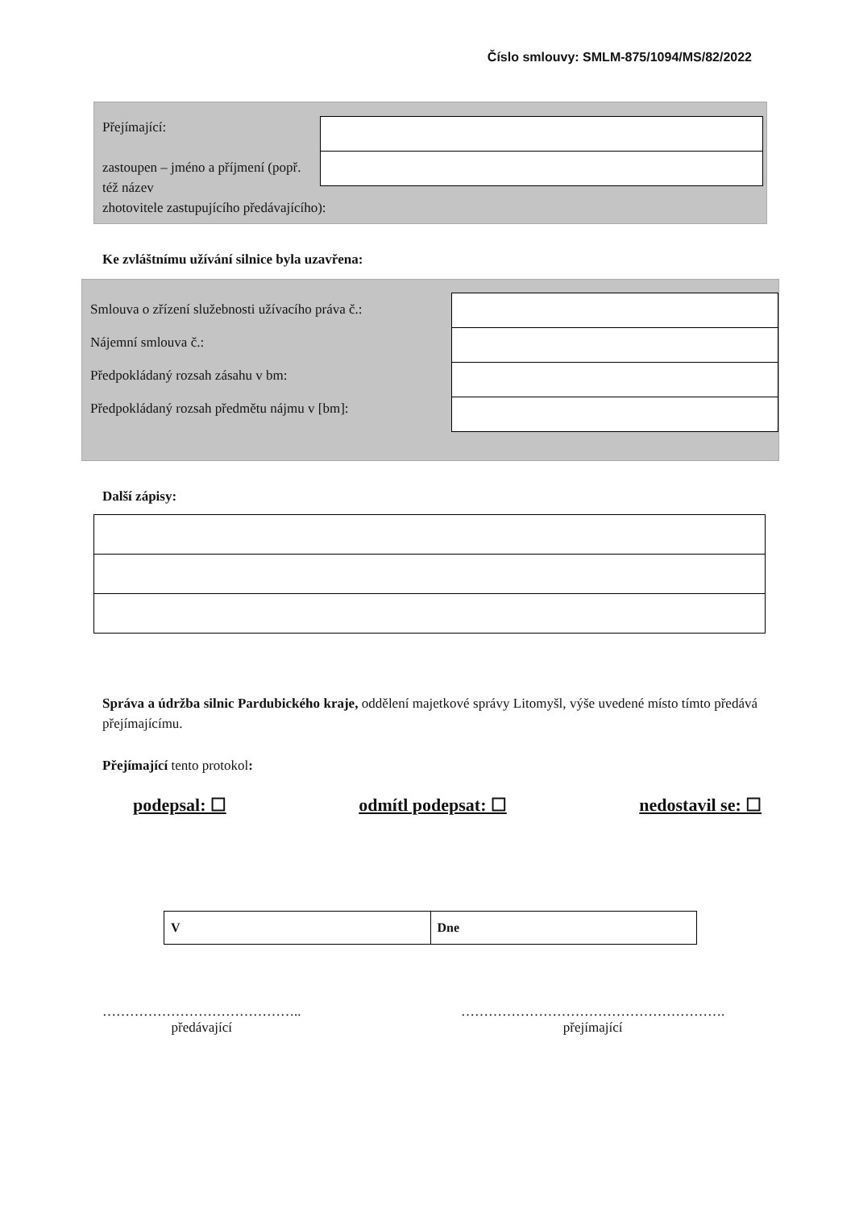Číslo smlouvy: SMLM-875/1094/MS/82/2022
Přejímající:
zastoupen – jméno a příjmení (popř. též název zhotovitele zastupujícího předávajícího):
Ke zvláštnímu užívání silnice byla uzavřena:
Smlouva o zřízení služebnosti užívacího práva č.:
Nájemní smlouva č.:
Předpokládaný rozsah zásahu v bm:
Předpokládaný rozsah předmětu nájmu v [bm]:
Další zápisy:
Správa a údržba silnic Pardubického kraje, oddělení majetkové správy Litomyšl, výše uvedené místo tímto předává přejímajícímu.
Přejímající tento protokol:
podepsal: ☐ odmítl podepsat: ☐ nedostavil se: ☐
| V | Dne |
……………………………………..
předávající
………………………………………………….
přejímající